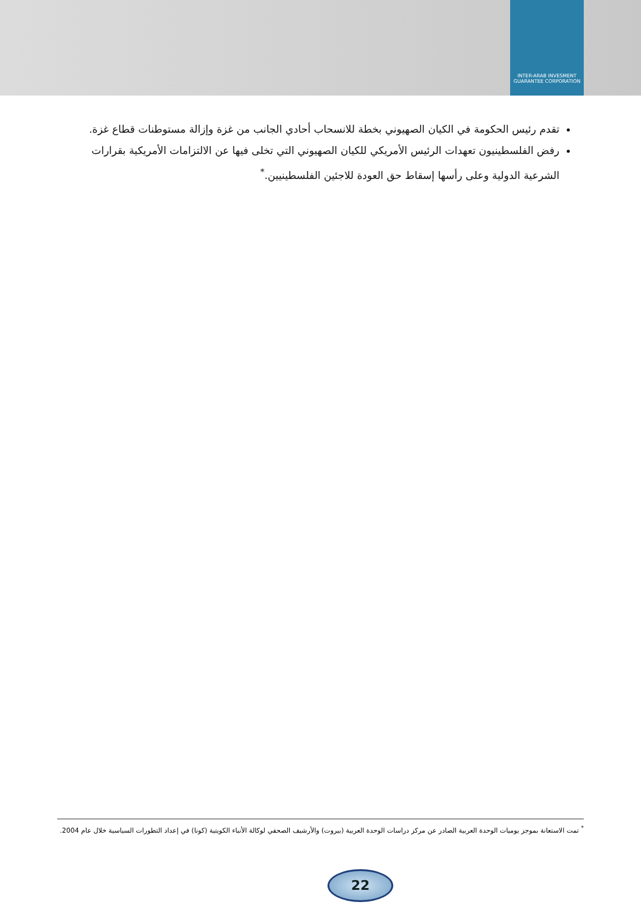INTER-ARAB INVESMENT GUARANTEE CORPORATION
تقدم رئيس الحكومة في الكيان الصهيوني بخطة للانسحاب أحادي الجانب من غزة وإزالة مستوطنات قطاع غزة.
رفض الفلسطينيون تعهدات الرئيس الأمريكي للكيان الصهيوني التي تخلى فيها عن الالتزامات الأمريكية بقرارات الشرعية الدولية وعلى رأسها إسقاط حق العودة للاجئين الفلسطينيين.<sup>*</sup>
<sup>*</sup> تمت الاستعانة بموجز يوميات الوحدة العربية الصادر عن مركز دراسات الوحدة العربية (بيروت) والأرشيف الصحفي لوكالة الأنباء الكويتية (كونا) في إعداد التطورات السياسية خلال عام 2004.
22